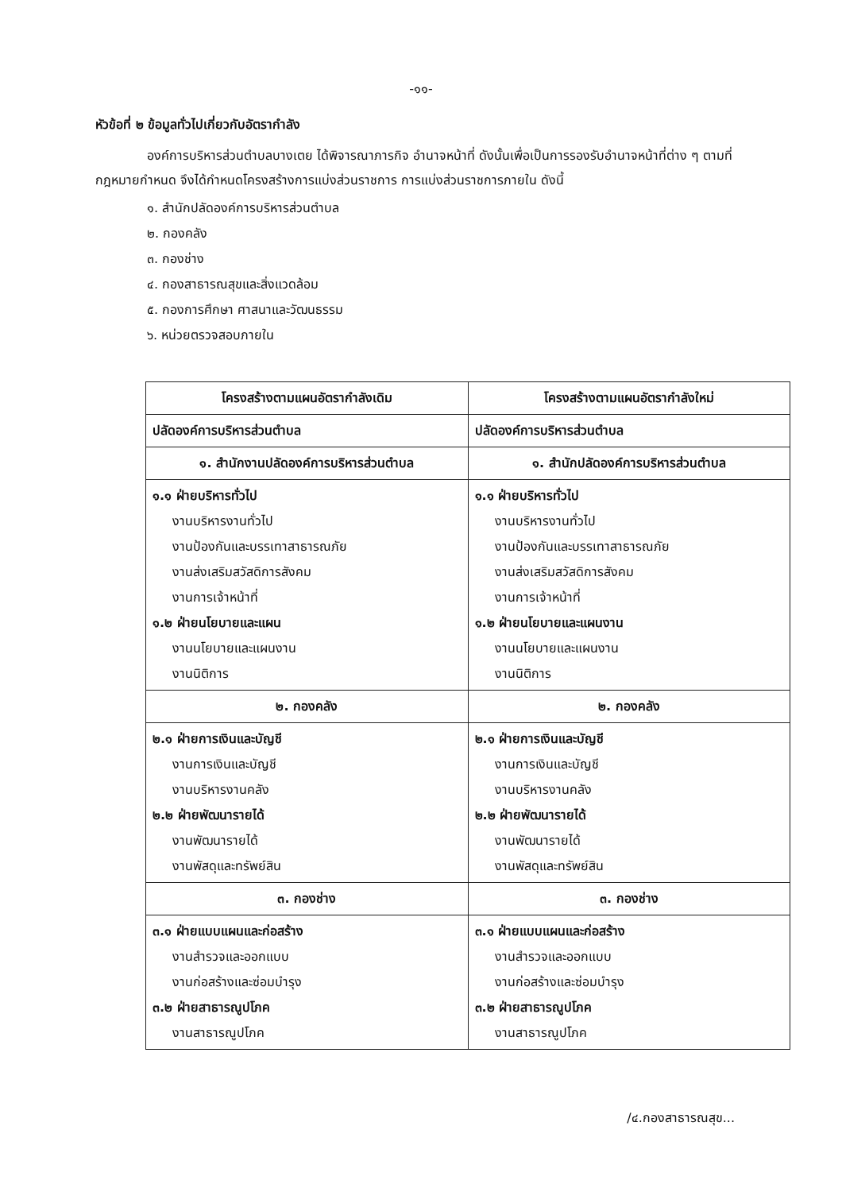-๑๑-
หัวข้อที่ ๒ ข้อมูลทั่วไปเกี่ยวกับอัตรากำลัง
องค์การบริหารส่วนตำบลบางเตย ได้พิจารณาภารกิจ อำนาจหน้าที่ ดังนั้นเพื่อเป็นการรองรับอำนาจหน้าที่ต่าง ๆ ตามที่กฎหมายกำหนด จึงได้กำหนดโครงสร้างการแบ่งส่วนราชการ การแบ่งส่วนราชการภายใน ดังนี้
๑. สำนักปลัดองค์การบริหารส่วนตำบล
๒. กองคลัง
๓. กองช่าง
๔. กองสาธารณสุขและสิ่งแวดล้อม
๕. กองการศึกษา ศาสนาและวัฒนธรรม
๖. หน่วยตรวจสอบภายใน
| โครงสร้างตามแผนอัตรากำลังเดิม | โครงสร้างตามแผนอัตรากำลังใหม่ |
| --- | --- |
| ปลัดองค์การบริหารส่วนตำบล | ปลัดองค์การบริหารส่วนตำบล |
| ๑. สำนักงานปลัดองค์การบริหารส่วนตำบล | ๑. สำนักปลัดองค์การบริหารส่วนตำบล |
| ๑.๑ ฝ่ายบริหารทั่วไป งานบริหารงานทั่วไป งานป้องกันและบรรเทาสาธารณภัย งานส่งเสริมสวัสดิการสังคม งานการเจ้าหน้าที่ ๑.๒ ฝ่ายนโยบายและแผน งานนโยบายและแผนงาน งานนิติการ | ๑.๑ ฝ่ายบริหารทั่วไป งานบริหารงานทั่วไป งานป้องกันและบรรเทาสาธารณภัย งานส่งเสริมสวัสดิการสังคม งานการเจ้าหน้าที่ ๑.๒ ฝ่ายนโยบายและแผนงาน งานนโยบายและแผนงาน งานนิติการ |
| ๒. กองคลัง | ๒. กองคลัง |
| ๒.๑ ฝ่ายการเงินและบัญชี งานการเงินและบัญชี งานบริหารงานคลัง ๒.๒ ฝ่ายพัฒนารายได้ งานพัฒนารายได้ งานพัสดุและทรัพย์สิน | ๒.๑ ฝ่ายการเงินและบัญชี งานการเงินและบัญชี งานบริหารงานคลัง ๒.๒ ฝ่ายพัฒนารายได้ งานพัฒนารายได้ งานพัสดุและทรัพย์สิน |
| ๓. กองช่าง | ๓. กองช่าง |
| ๓.๑ ฝ่ายแบบแผนและก่อสร้าง งานสำรวจและออกแบบ งานก่อสร้างและซ่อมบำรุง ๓.๒ ฝ่ายสาธารณูปโภค งานสาธารณูปโภค | ๓.๑ ฝ่ายแบบแผนและก่อสร้าง งานสำรวจและออกแบบ งานก่อสร้างและซ่อมบำรุง ๓.๒ ฝ่ายสาธารณูปโภค งานสาธารณูปโภค |
/๔.กองสาธารณสุข...